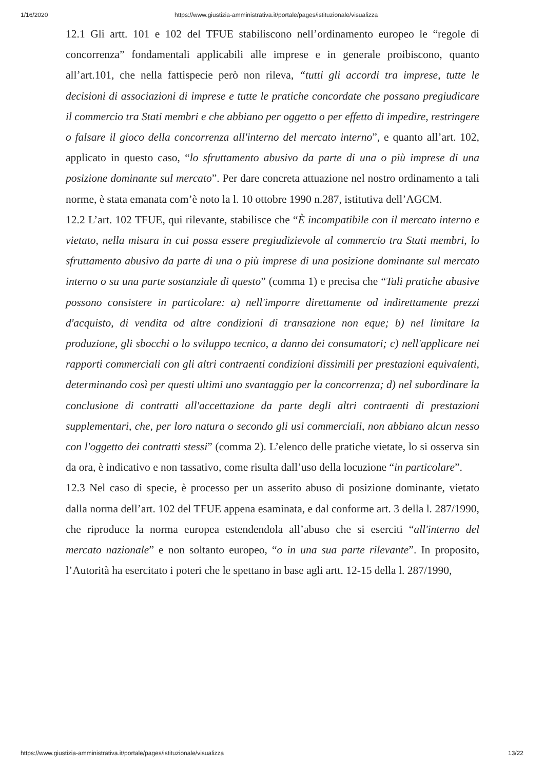1/16/2020 https://www.giustizia-amministrativa.it/portale/pages/istituzionale/visualizza
12.1 Gli artt. 101 e 102 del TFUE stabiliscono nell’ordinamento europeo le “regole di concorrenza” fondamentali applicabili alle imprese e in generale proibiscono, quanto all’art.101, che nella fattispecie però non rileva, “tutti gli accordi tra imprese, tutte le decisioni di associazioni di imprese e tutte le pratiche concordate che possano pregiudicare il commercio tra Stati membri e che abbiano per oggetto o per effetto di impedire, restringere o falsare il gioco della concorrenza all'interno del mercato interno”, e quanto all’art. 102, applicato in questo caso, “lo sfruttamento abusivo da parte di una o più imprese di una posizione dominante sul mercato”. Per dare concreta attuazione nel nostro ordinamento a tali norme, è stata emanata com’è noto la l. 10 ottobre 1990 n.287, istitutiva dell’AGCM.
12.2 L’art. 102 TFUE, qui rilevante, stabilisce che “È incompatibile con il mercato interno e vietato, nella misura in cui possa essere pregiudizievole al commercio tra Stati membri, lo sfruttamento abusivo da parte di una o più imprese di una posizione dominante sul mercato interno o su una parte sostanziale di questo” (comma 1) e precisa che “Tali pratiche abusive possono consistere in particolare: a) nell'imporre direttamente od indirettamente prezzi d'acquisto, di vendita od altre condizioni di transazione non eque; b) nel limitare la produzione, gli sbocchi o lo sviluppo tecnico, a danno dei consumatori; c) nell'applicare nei rapporti commerciali con gli altri contraenti condizioni dissimili per prestazioni equivalenti, determinando così per questi ultimi uno svantaggio per la concorrenza; d) nel subordinare la conclusione di contratti all'accettazione da parte degli altri contraenti di prestazioni supplementari, che, per loro natura o secondo gli usi commerciali, non abbiano alcun nesso con l'oggetto dei contratti stessi” (comma 2). L’elenco delle pratiche vietate, lo si osserva sin da ora, è indicativo e non tassativo, come risulta dall’uso della locuzione “in particolare”.
12.3 Nel caso di specie, è processo per un asserito abuso di posizione dominante, vietato dalla norma dell’art. 102 del TFUE appena esaminata, e dal conforme art. 3 della l. 287/1990, che riproduce la norma europea estendendola all’abuso che si eserciti “all'interno del mercato nazionale” e non soltanto europeo, “o in una sua parte rilevante”. In proposito, l’Autorità ha esercitato i poteri che le spettano in base agli artt. 12-15 della l. 287/1990,
https://www.giustizia-amministrativa.it/portale/pages/istituzionale/visualizza 13/22